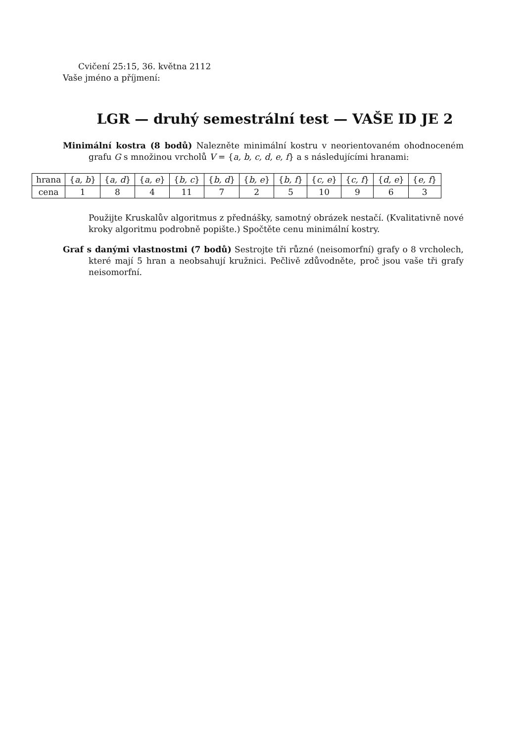Cvičení 25:15, 36. května 2112
Vaše jméno a příjmení:
LGR — druhý semestrální test — VAŠE ID JE 2
Minimální kostra (8 bodů) Nalezněte minimální kostru v neorientovaném ohodnoceném grafu G s množinou vrcholů V = {a, b, c, d, e, f} a s následujícími hranami:
| hrana | { a, b } | { a, d } | { a, e } | { b, c } | { b, d } | { b, e } | { b, f } | { c, e } | { c, f } | { d, e } | { e, f } |
| cena | 1 | 8 | 4 | 11 | 7 | 2 | 5 | 10 | 9 | 6 | 3 |
Použijte Kruskalův algoritmus z přednášky, samotný obrázek nestačí. (Kvalitativně nové kroky algoritmu podrobně popište.) Spočtěte cenu minimální kostry.
Graf s danými vlastnostmi (7 bodů) Sestrojte tři různé (neisomorfní) grafy o 8 vrcholech, které mají 5 hran a neobsahují kružnici. Pečlivě zdůvodněte, proč jsou vaše tři grafy neisomorfní.